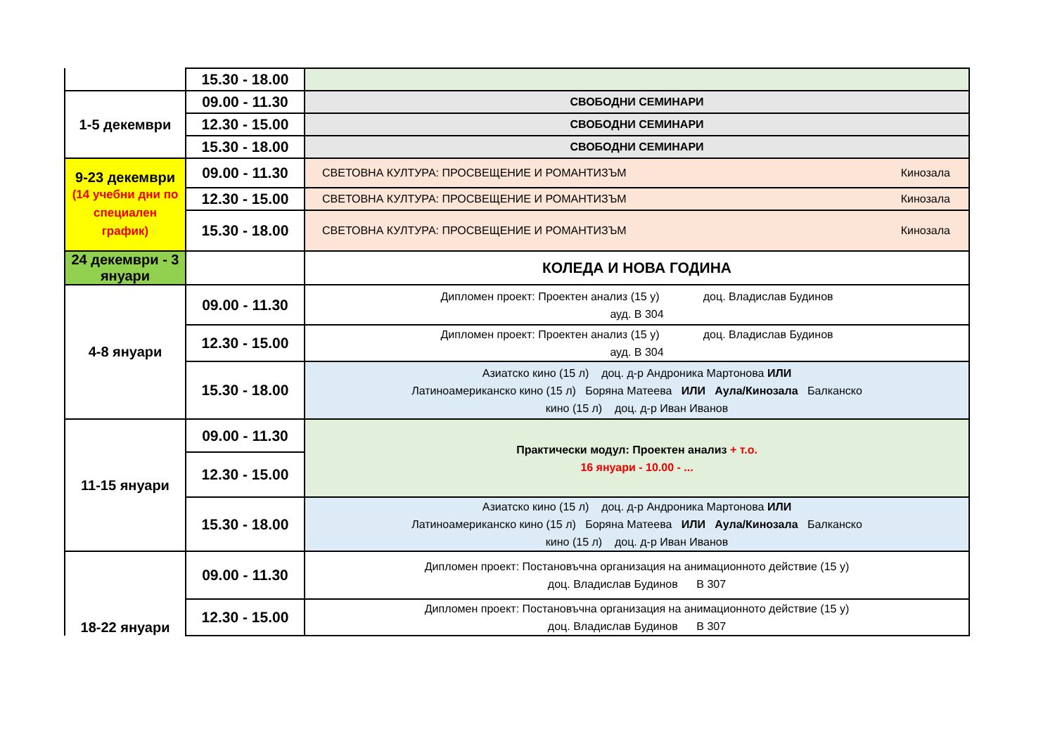| | 15.30 - 18.00 | |
| 1-5 декември | 09.00 - 11.30 | СВОБОДНИ СЕМИНАРИ |
| | 12.30 - 15.00 | СВОБОДНИ СЕМИНАРИ |
| | 15.30 - 18.00 | СВОБОДНИ СЕМИНАРИ |
| 9-23 декември (14 учебни дни по специален график) | 09.00 - 11.30 | СВЕТОВНА КУЛТУРА: ПРОСВЕЩЕНИЕ И РОМАНТИЗЪМ Кинозала |
| | 12.30 - 15.00 | СВЕТОВНА КУЛТУРА: ПРОСВЕЩЕНИЕ И РОМАНТИЗЪМ Кинозала |
| | 15.30 - 18.00 | СВЕТОВНА КУЛТУРА: ПРОСВЕЩЕНИЕ И РОМАНТИЗЪМ Кинозала |
| 24 декември - 3 януари | | КОЛЕДА И НОВА ГОДИНА |
| 4-8 януари | 09.00 - 11.30 | Дипломен проект: Проектен анализ (15 у) доц. Владислав Будинов ауд. В 304 |
| | 12.30 - 15.00 | Дипломен проект: Проектен анализ (15 у) доц. Владислав Будинов ауд. В 304 |
| | 15.30 - 18.00 | Азиатско кино (15 л) доц. д-р Андроника Мартонова ИЛИ Латиноамериканско кино (15 л) Боряна Матеева ИЛИ Аула/Кинозала Балканско кино (15 л) доц. д-р Иван Иванов |
| 11-15 януари | 09.00 - 11.30 | Практически модул: Проектен анализ + т.о. 16 януари - 10.00 - ... |
| | 12.30 - 15.00 | |
| | 15.30 - 18.00 | Азиатско кино (15 л) доц. д-р Андроника Мартонова ИЛИ Латиноамериканско кино (15 л) Боряна Матеева ИЛИ Аула/Кинозала Балканско кино (15 л) доц. д-р Иван Иванов |
| 18-22 януари | 09.00 - 11.30 | Дипломен проект: Постановъчна организация на анимационното действие (15 у) доц. Владислав Будинов В 307 |
| | 12.30 - 15.00 | Дипломен проект: Постановъчна организация на анимационното действие (15 у) доц. Владислав Будинов В 307 |